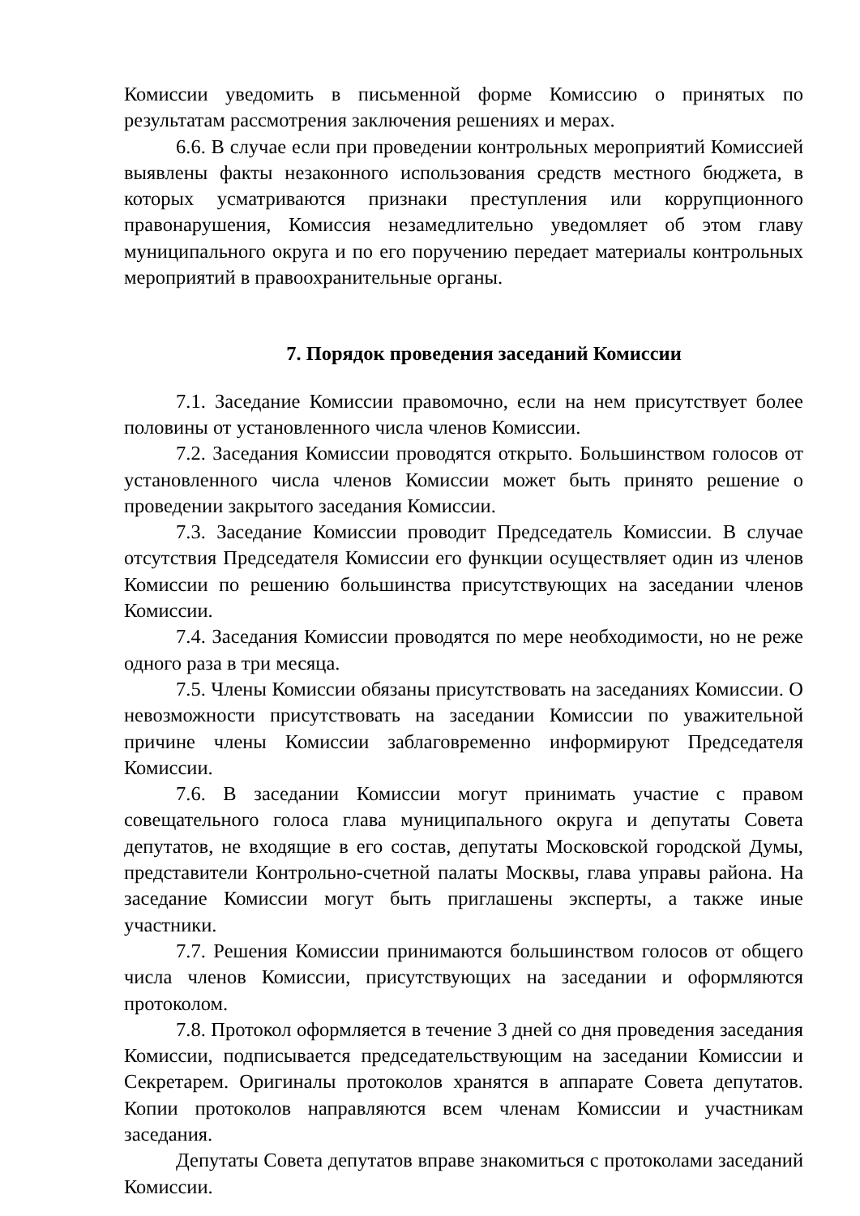Комиссии уведомить в письменной форме Комиссию о принятых по результатам рассмотрения заключения решениях и мерах.
6.6. В случае если при проведении контрольных мероприятий Комиссией выявлены факты незаконного использования средств местного бюджета, в которых усматриваются признаки преступления или коррупционного правонарушения, Комиссия незамедлительно уведомляет об этом главу муниципального округа и по его поручению передает материалы контрольных мероприятий в правоохранительные органы.
7. Порядок проведения заседаний Комиссии
7.1. Заседание Комиссии правомочно, если на нем присутствует более половины от установленного числа членов Комиссии.
7.2. Заседания Комиссии проводятся открыто. Большинством голосов от установленного числа членов Комиссии может быть принято решение о проведении закрытого заседания Комиссии.
7.3. Заседание Комиссии проводит Председатель Комиссии. В случае отсутствия Председателя Комиссии его функции осуществляет один из членов Комиссии по решению большинства присутствующих на заседании членов Комиссии.
7.4. Заседания Комиссии проводятся по мере необходимости, но не реже одного раза в три месяца.
7.5. Члены Комиссии обязаны присутствовать на заседаниях Комиссии. О невозможности присутствовать на заседании Комиссии по уважительной причине члены Комиссии заблаговременно информируют Председателя Комиссии.
7.6. В заседании Комиссии могут принимать участие с правом совещательного голоса глава муниципального округа и депутаты Совета депутатов, не входящие в его состав, депутаты Московской городской Думы, представители Контрольно-счетной палаты Москвы, глава управы района. На заседание Комиссии могут быть приглашены эксперты, а также иные участники.
7.7. Решения Комиссии принимаются большинством голосов от общего числа членов Комиссии, присутствующих на заседании и оформляются протоколом.
7.8. Протокол оформляется в течение 3 дней со дня проведения заседания Комиссии, подписывается председательствующим на заседании Комиссии и Секретарем. Оригиналы протоколов хранятся в аппарате Совета депутатов. Копии протоколов направляются всем членам Комиссии и участникам заседания.
Депутаты Совета депутатов вправе знакомиться с протоколами заседаний Комиссии.